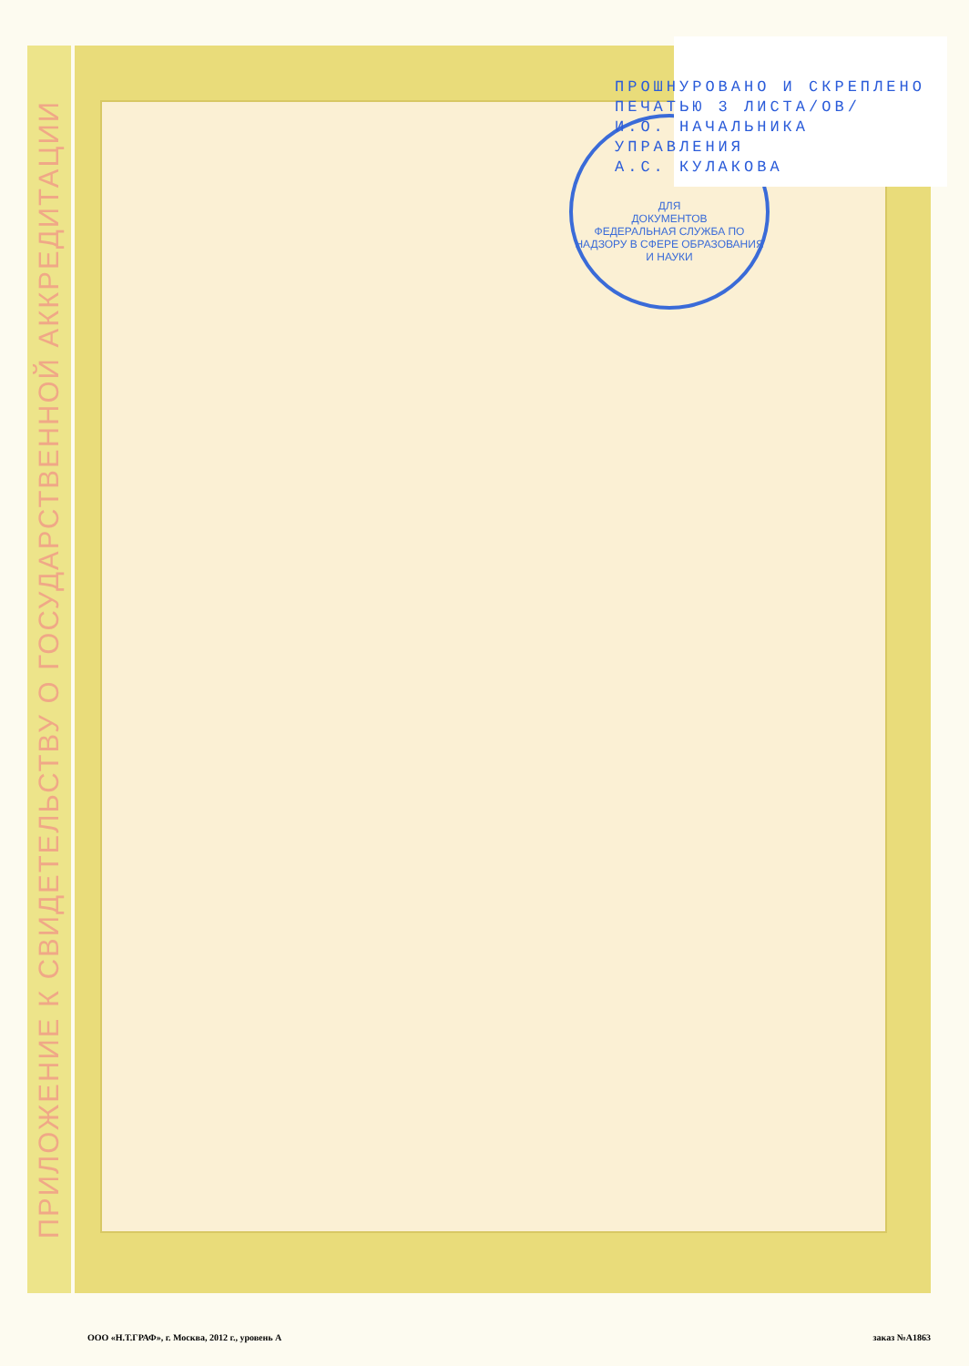ПРИЛОЖЕНИЕ К СВИДЕТЕЛЬСТВУ О ГОСУДАРСТВЕННОЙ АККРЕДИТАЦИИ
ДЛЯ
ДОКУМЕНТОВ
ФЕДЕРАЛЬНАЯ СЛУЖБА ПО НАДЗОРУ В СФЕРЕ ОБРАЗОВАНИЯ И НАУКИ
ПРОШНУРОВАНО И СКРЕПЛЕНО
ПЕЧАТЬЮ 3 ЛИСТА/ОВ/
И.О. НАЧАЛЬНИКА
УПРАВЛЕНИЯ
А.С. КУЛАКОВА
ООО «Н.Т.ГРАФ», г. Москва, 2012 г., уровень А заказ №А1863